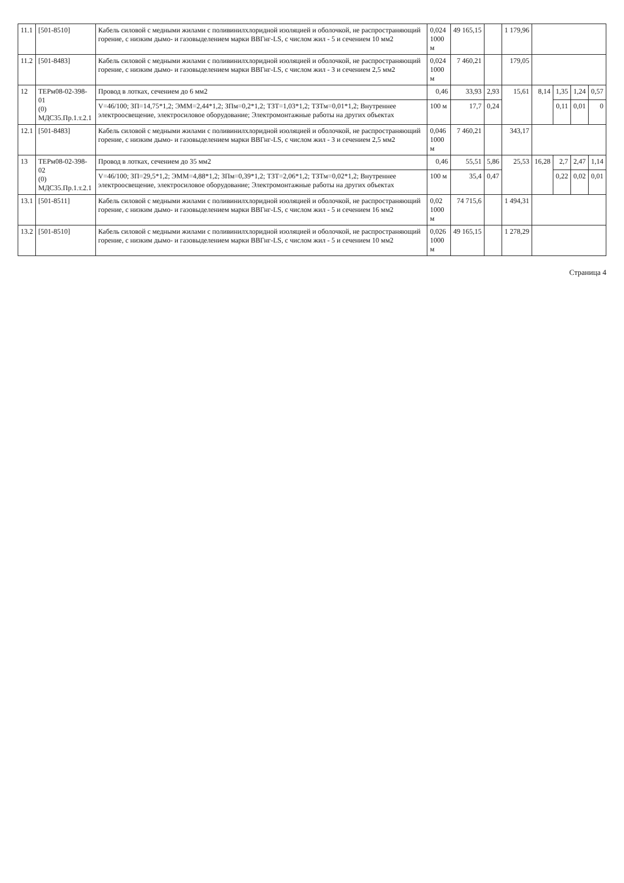| 11.1 | [501-8510] | Кабель силовой с медными жилами с поливинилхлоридной изоляцией и оболочкой, не распространяющий горение, с низким дымо- и газовыделением марки ВВГнг-LS, с числом жил - 5 и сечением 10 мм2 | 0,024 1000 м | 49 165,15 | | 1 179,96 | | | | |
| 11.2 | [501-8483] | Кабель силовой с медными жилами с поливинилхлоридной изоляцией и оболочкой, не распространяющий горение, с низким дымо- и газовыделением марки ВВГнг-LS, с числом жил - 3 и сечением 2,5 мм2 | 0,024 1000 м | 7 460,21 | | 179,05 | | | | |
| 12 | ТЕРм08-02-398-01 (0) МДС35.Пр.1.т.2.1 | Провод в лотках, сечением до 6 мм2 | 0,46 | 33,93 | 2,93 | 15,61 | 8,14 | 1,35 | 1,24 | 0,57 |
| | | V=46/100; ЗП=14,75*1,2; ЭММ=2,44*1,2; ЗПм=0,2*1,2; ТЗТ=1,03*1,2; ТЗТм=0,01*1,2; Внутреннее электроосвещение, электросиловое оборудование; Электромонтажные работы на других объектах | 100 м | 17,7 | 0,24 | | | 0,11 | 0,01 | 0 |
| 12.1 | [501-8483] | Кабель силовой с медными жилами с поливинилхлоридной изоляцией и оболочкой, не распространяющий горение, с низким дымо- и газовыделением марки ВВГнг-LS, с числом жил - 3 и сечением 2,5 мм2 | 0,046 1000 м | 7 460,21 | | 343,17 | | | | |
| 13 | ТЕРм08-02-398-02 (0) МДС35.Пр.1.т.2.1 | Провод в лотках, сечением до 35 мм2 | 0,46 | 55,51 | 5,86 | 25,53 | 16,28 | 2,7 | 2,47 | 1,14 |
| | | V=46/100; ЗП=29,5*1,2; ЭММ=4,88*1,2; ЗПм=0,39*1,2; ТЗТ=2,06*1,2; ТЗТм=0,02*1,2; Внутреннее электроосвещение, электросиловое оборудование; Электромонтажные работы на других объектах | 100 м | 35,4 | 0,47 | | | 0,22 | 0,02 | 0,01 |
| 13.1 | [501-8511] | Кабель силовой с медными жилами с поливинилхлоридной изоляцией и оболочкой, не распространяющий горение, с низким дымо- и газовыделением марки ВВГнг-LS, с числом жил - 5 и сечением 16 мм2 | 0,02 1000 м | 74 715,6 | | 1 494,31 | | | | |
| 13.2 | [501-8510] | Кабель силовой с медными жилами с поливинилхлоридной изоляцией и оболочкой, не распространяющий горение, с низким дымо- и газовыделением марки ВВГнг-LS, с числом жил - 5 и сечением 10 мм2 | 0,026 1000 м | 49 165,15 | | 1 278,29 | | | | |
Страница 4